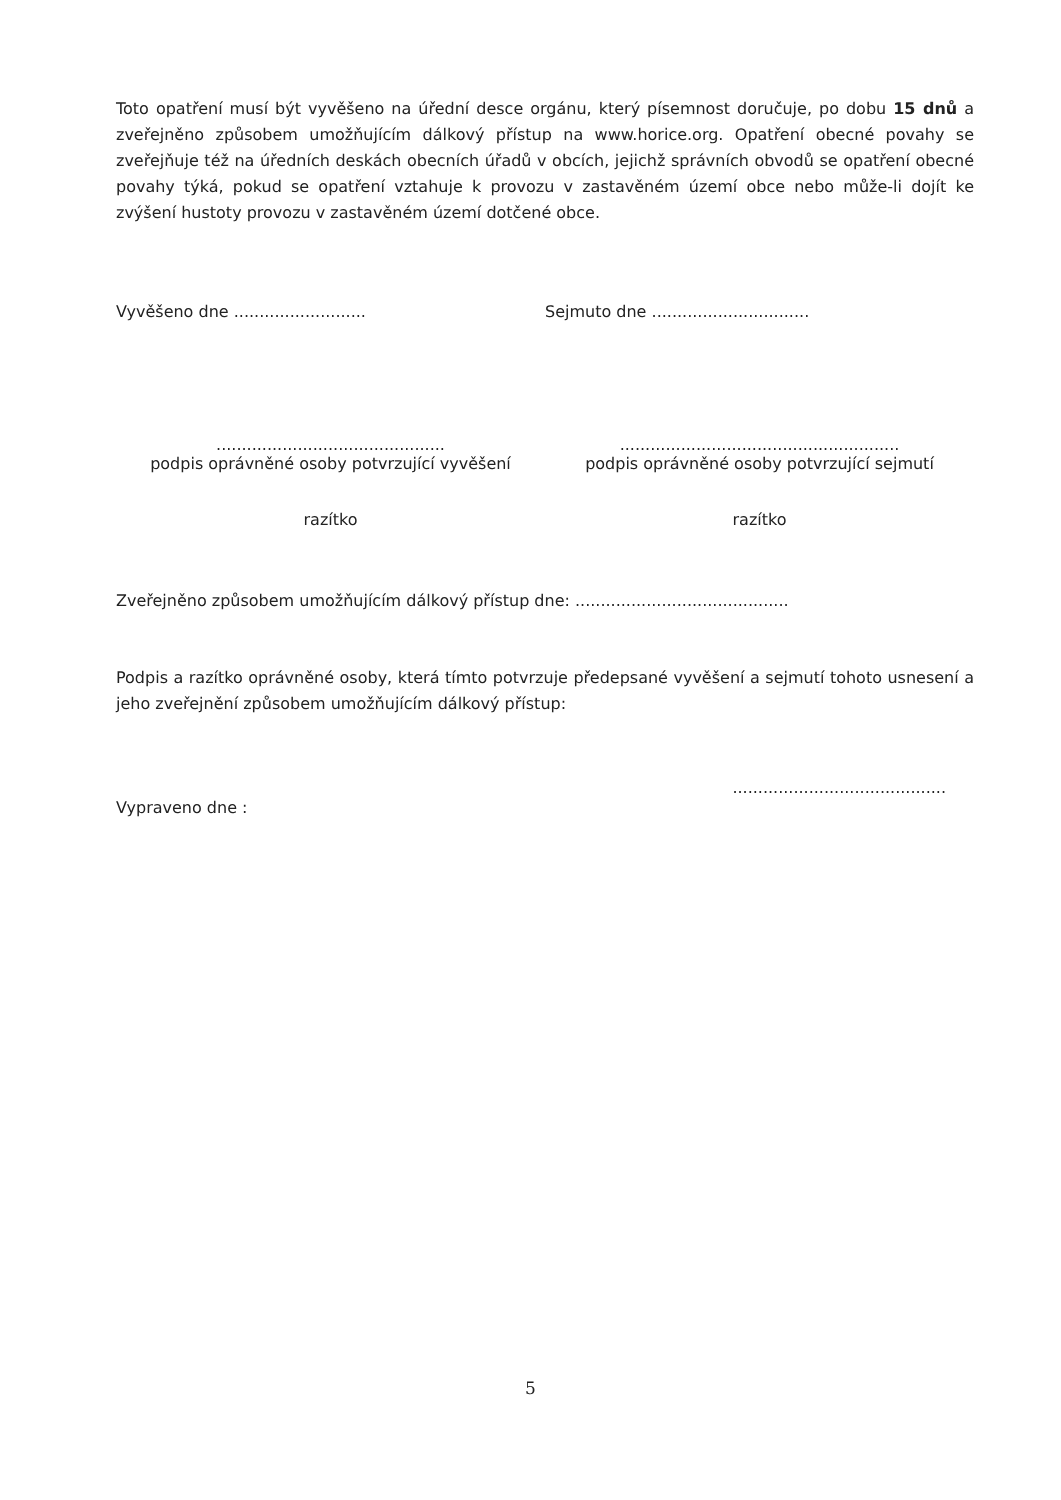Toto opatření musí být vyvěšeno na úřední desce orgánu, který písemnost doručuje, po dobu 15 dnů a zveřejněno způsobem umožňujícím dálkový přístup na www.horice.org. Opatření obecné povahy se zveřejňuje též na úředních deskách obecních úřadů v obcích, jejichž správních obvodů se opatření obecné povahy týká, pokud se opatření vztahuje k provozu v zastavěném území obce nebo může-li dojít ke zvýšení hustoty provozu v zastavěném území dotčené obce.
Vyvěšeno dne ..........................
Sejmuto dne ...............................
.............................................
podpis oprávněné osoby potvrzující vyvěšení
.......................................................
podpis oprávněné osoby potvrzující sejmutí
razítko razítko
Zveřejněno způsobem umožňujícím dálkový přístup dne: ..........................................
Podpis a razítko oprávněné osoby, která tímto potvrzuje předepsané vyvěšení a sejmutí tohoto usnesení a jeho zveřejnění způsobem umožňujícím dálkový přístup:
..........................................
Vypraveno dne :
5